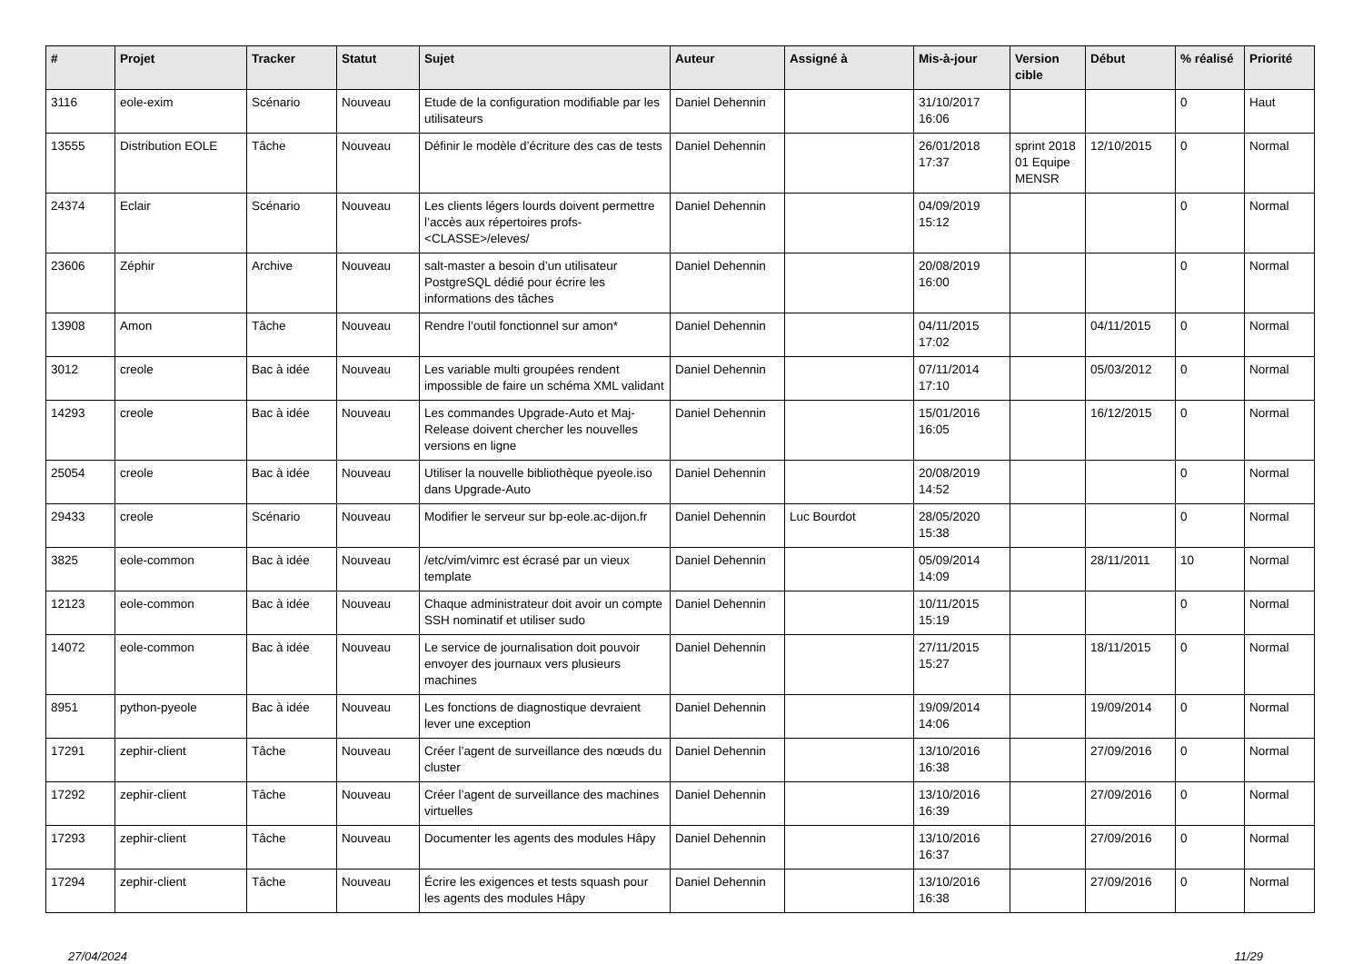| # | Projet | Tracker | Statut | Sujet | Auteur | Assigné à | Mis-à-jour | Version cible | Début | % réalisé | Priorité |
| --- | --- | --- | --- | --- | --- | --- | --- | --- | --- | --- | --- |
| 3116 | eole-exim | Scénario | Nouveau | Etude de la configuration modifiable par les utilisateurs | Daniel Dehennin | | 31/10/2017 16:06 | | | 0 | Haut |
| 13555 | Distribution EOLE | Tâche | Nouveau | Définir le modèle d’écriture des cas de tests | Daniel Dehennin | | 26/01/2018 17:37 | sprint 2018 01 Equipe MENSR | 12/10/2015 | 0 | Normal |
| 24374 | Eclair | Scénario | Nouveau | Les clients légers lourds doivent permettre l’accès aux répertoires profs-<CLASSE>/eleves/ | Daniel Dehennin | | 04/09/2019 15:12 | | | 0 | Normal |
| 23606 | Zéphir | Archive | Nouveau | salt-master a besoin d’un utilisateur PostgreSQL dédié pour écrire les informations des tâches | Daniel Dehennin | | 20/08/2019 16:00 | | | 0 | Normal |
| 13908 | Amon | Tâche | Nouveau | Rendre l’outil fonctionnel sur amon* | Daniel Dehennin | | 04/11/2015 17:02 | | 04/11/2015 | 0 | Normal |
| 3012 | creole | Bac à idée | Nouveau | Les variable multi groupées rendent impossible de faire un schéma XML validant | Daniel Dehennin | | 07/11/2014 17:10 | | 05/03/2012 | 0 | Normal |
| 14293 | creole | Bac à idée | Nouveau | Les commandes Upgrade-Auto et Maj-Release doivent chercher les nouvelles versions en ligne | Daniel Dehennin | | 15/01/2016 16:05 | | 16/12/2015 | 0 | Normal |
| 25054 | creole | Bac à idée | Nouveau | Utiliser la nouvelle bibliothèque pyeole.iso dans Upgrade-Auto | Daniel Dehennin | | 20/08/2019 14:52 | | | 0 | Normal |
| 29433 | creole | Scénario | Nouveau | Modifier le serveur sur bp-eole.ac-dijon.fr | Daniel Dehennin | Luc Bourdot | 28/05/2020 15:38 | | | 0 | Normal |
| 3825 | eole-common | Bac à idée | Nouveau | /etc/vim/vimrc est écrasé par un vieux template | Daniel Dehennin | | 05/09/2014 14:09 | | 28/11/2011 | 10 | Normal |
| 12123 | eole-common | Bac à idée | Nouveau | Chaque administrateur doit avoir un compte SSH nominatif et utiliser sudo | Daniel Dehennin | | 10/11/2015 15:19 | | | 0 | Normal |
| 14072 | eole-common | Bac à idée | Nouveau | Le service de journalisation doit pouvoir envoyer des journaux vers plusieurs machines | Daniel Dehennin | | 27/11/2015 15:27 | | 18/11/2015 | 0 | Normal |
| 8951 | python-pyeole | Bac à idée | Nouveau | Les fonctions de diagnostique devraient lever une exception | Daniel Dehennin | | 19/09/2014 14:06 | | 19/09/2014 | 0 | Normal |
| 17291 | zephir-client | Tâche | Nouveau | Créer l’agent de surveillance des nœuds du cluster | Daniel Dehennin | | 13/10/2016 16:38 | | 27/09/2016 | 0 | Normal |
| 17292 | zephir-client | Tâche | Nouveau | Créer l’agent de surveillance des machines virtuelles | Daniel Dehennin | | 13/10/2016 16:39 | | 27/09/2016 | 0 | Normal |
| 17293 | zephir-client | Tâche | Nouveau | Documenter les agents des modules Hâpy | Daniel Dehennin | | 13/10/2016 16:37 | | 27/09/2016 | 0 | Normal |
| 17294 | zephir-client | Tâche | Nouveau | Écrire les exigences et tests squash pour les agents des modules Hâpy | Daniel Dehennin | | 13/10/2016 16:38 | | 27/09/2016 | 0 | Normal |
27/04/2024 11/29